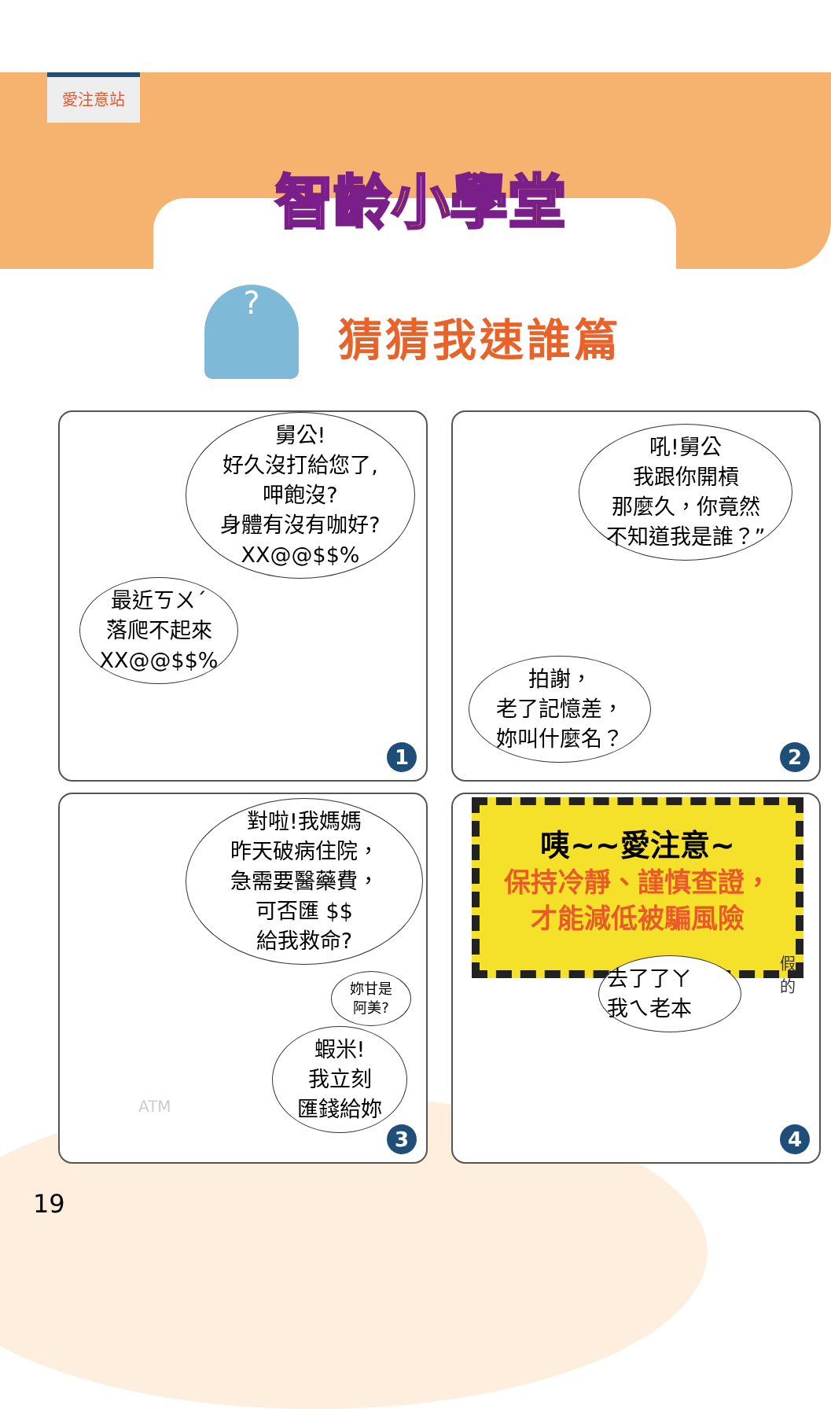愛注意站
智齡小學堂
?
猜猜我速誰篇
舅公!
好久沒打給您了,
呷飽沒?
身體有沒有咖好?
XX@@$$%
最近ㄎㄨˊ
落爬不起來
XX@@$$%
1
吼!舅公
我跟你開槓
那麼久，你竟然
不知道我是誰？”
拍謝，
老了記憶差，
妳叫什麼名？
2
對啦!我媽媽
昨天破病住院，
急需要醫藥費，
可否匯 $$
給我救命?
妳甘是
阿美?
蝦米!
我立刻
匯錢給妳
ATM
3
咦~~愛注意~
保持冷靜、謹慎查證，
才能減低被騙風險
去了了ㄚ
我ㄟ老本
假
的
4
19